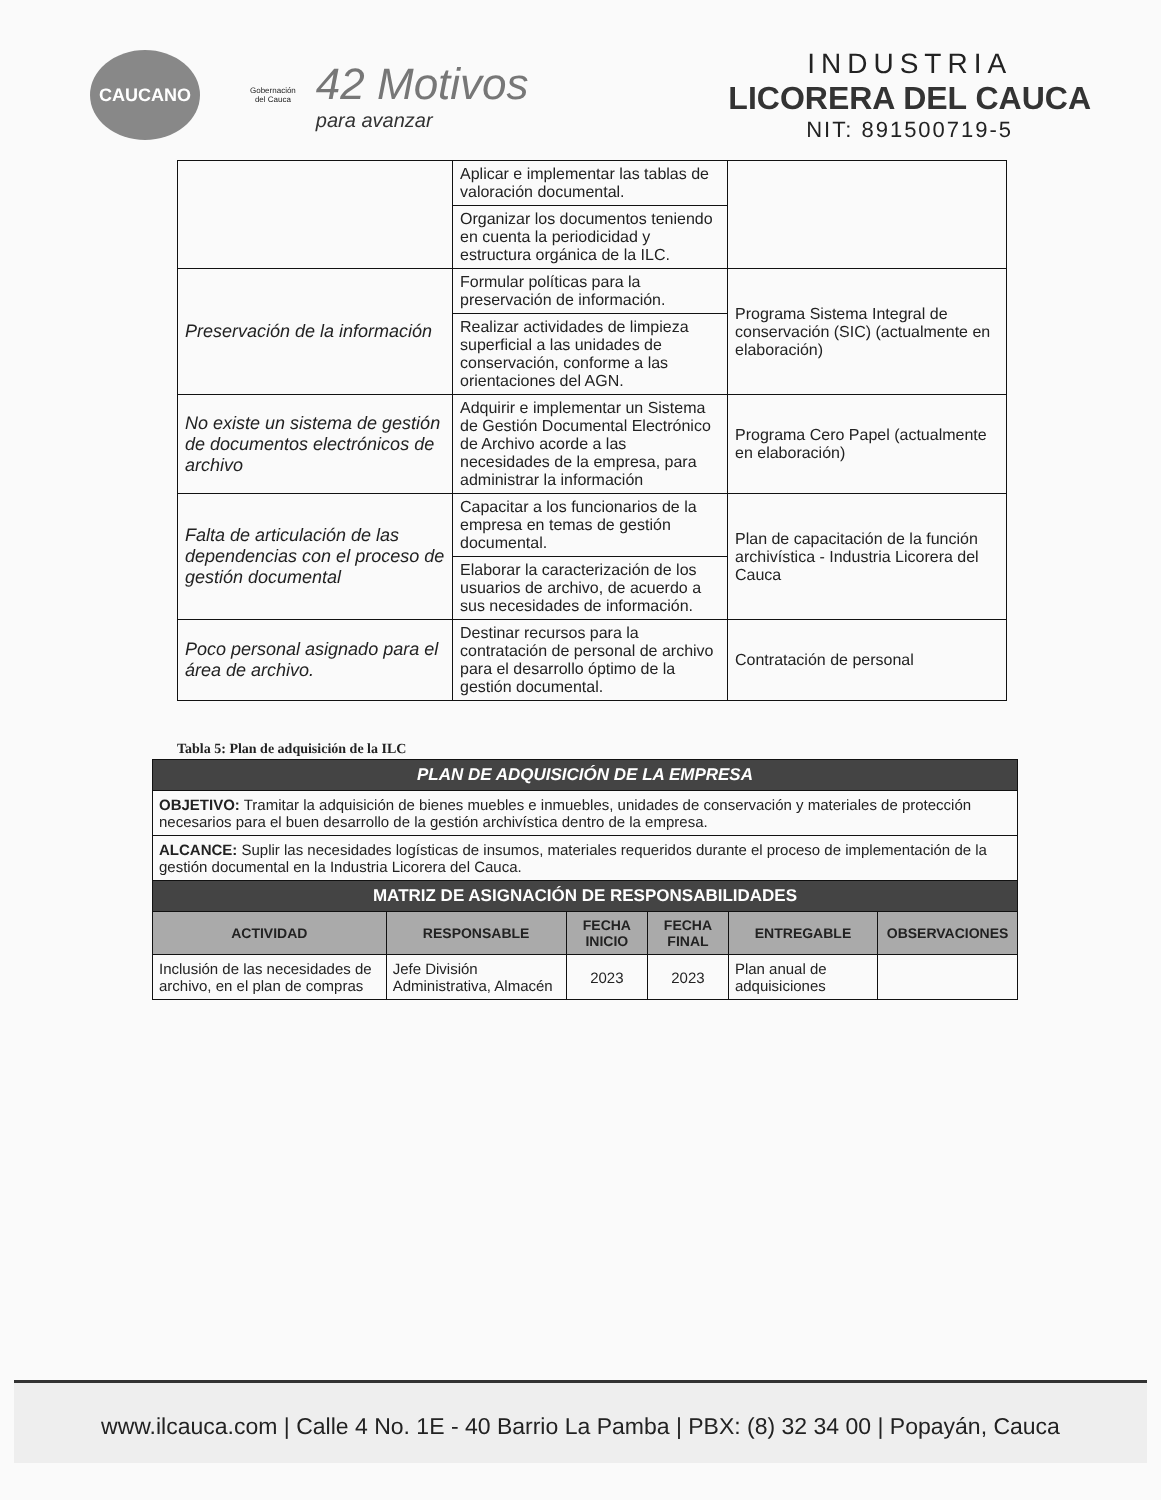CAUCANO
Gobernación
del Cauca
42 Motivos
para avanzar
INDUSTRIA
LICORERA DEL CAUCA
NIT: 891500719-5
| | Aplicar e implementar las tablas de valoración documental. | |
| | Organizar los documentos teniendo en cuenta la periodicidad y estructura orgánica de la ILC. | |
| Preservación de la información | Formular políticas para la preservación de información. | Programa Sistema Integral de conservación (SIC) (actualmente en elaboración) |
| | Realizar actividades de limpieza superficial a las unidades de conservación, conforme a las orientaciones del AGN. | |
| No existe un sistema de gestión de documentos electrónicos de archivo | Adquirir e implementar un Sistema de Gestión Documental Electrónico de Archivo acorde a las necesidades de la empresa, para administrar la información | Programa Cero Papel (actualmente en elaboración) |
| Falta de articulación de las dependencias con el proceso de gestión documental | Capacitar a los funcionarios de la empresa en temas de gestión documental. | Plan de capacitación de la función archivística - Industria Licorera del Cauca |
| | Elaborar la caracterización de los usuarios de archivo, de acuerdo a sus necesidades de información. | |
| Poco personal asignado para el área de archivo. | Destinar recursos para la contratación de personal de archivo para el desarrollo óptimo de la gestión documental. | Contratación de personal |
Tabla 5: Plan de adquisición de la ILC
| PLAN DE ADQUISICIÓN DE LA EMPRESA | | | | | |
| OBJETIVO: Tramitar la adquisición de bienes muebles e inmuebles, unidades de conservación y materiales de protección necesarios para el buen desarrollo de la gestión archivística dentro de la empresa. | | | | | |
| ALCANCE: Suplir las necesidades logísticas de insumos, materiales requeridos durante el proceso de implementación de la gestión documental en la Industria Licorera del Cauca. | | | | | |
| MATRIZ DE ASIGNACIÓN DE RESPONSABILIDADES | | | | | |
| ACTIVIDAD | RESPONSABLE | FECHA INICIO | FECHA FINAL | ENTREGABLE | OBSERVACIONES |
| Inclusión de las necesidades de archivo, en el plan de compras | Jefe División Administrativa, Almacén | 2023 | 2023 | Plan anual de adquisiciones | |
www.ilcauca.com | Calle 4 No. 1E - 40 Barrio La Pamba | PBX: (8) 32 34 00 | Popayán, Cauca